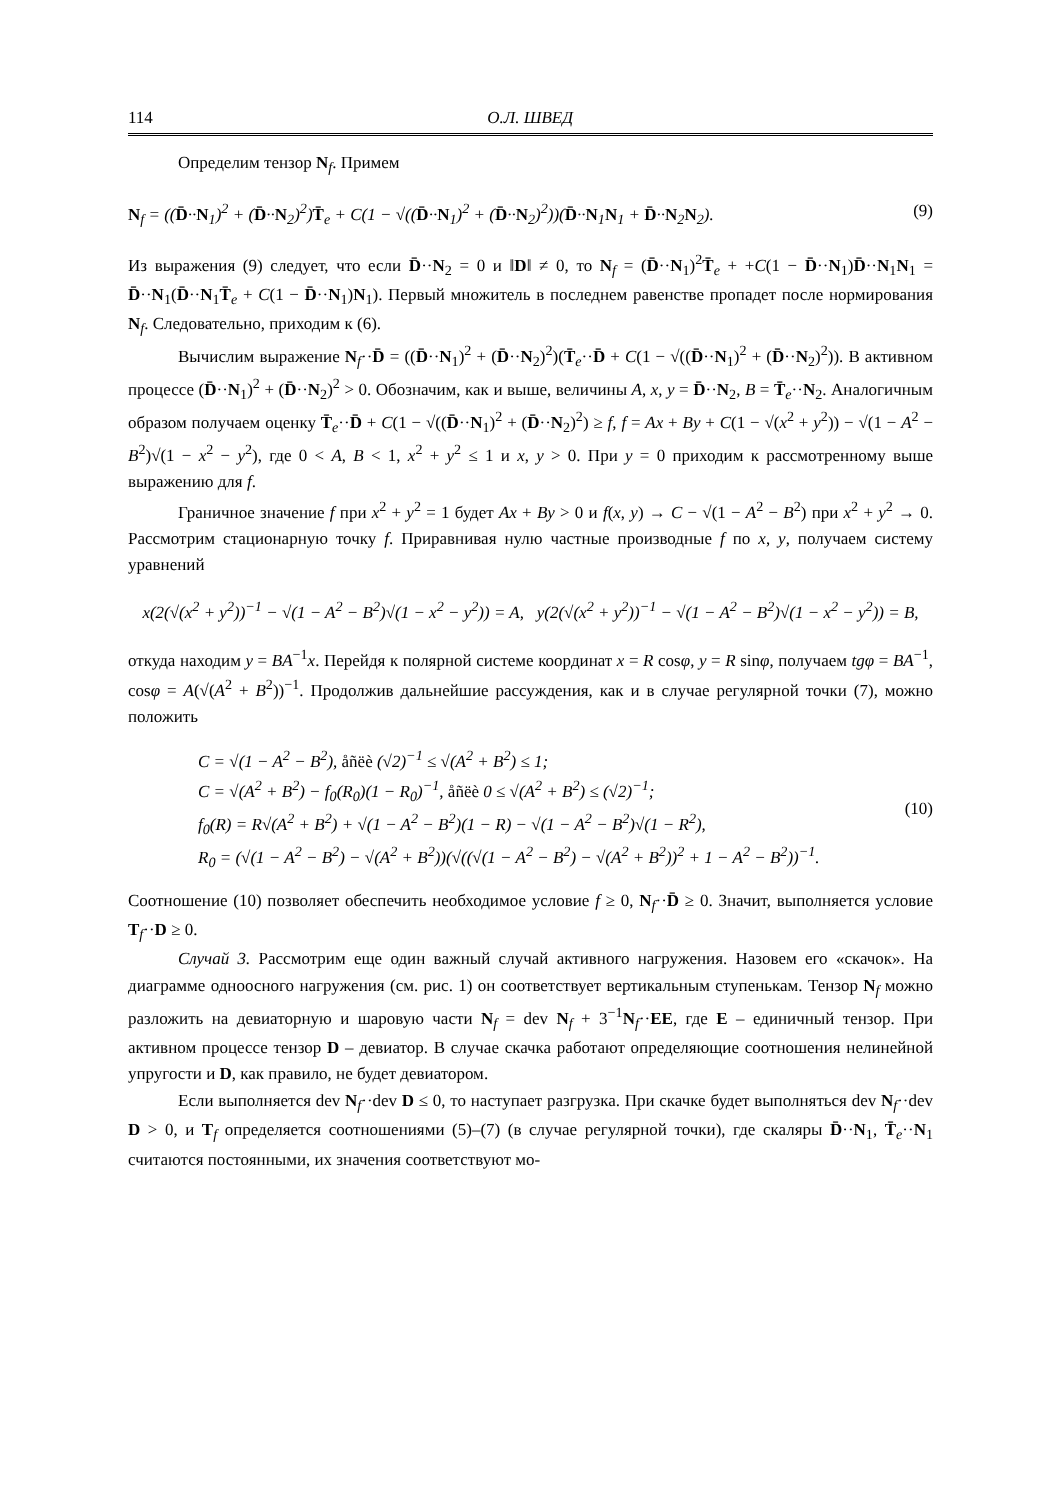114 О.Л. ШВЕД
Определим тензор N<sub>f</sub>. Примем
N<sub>f</sub> = ((D̄··N<sub>1</sub>)<sup>2</sup> + (D̄··N<sub>2</sub>)<sup>2</sup>)T̄<sub>e</sub> + C(1 − √((D̄··N<sub>1</sub>)<sup>2</sup> + (D̄··N<sub>2</sub>)<sup>2</sup>))(D̄··N<sub>1</sub>N<sub>1</sub> + D̄··N<sub>2</sub>N<sub>2</sub>). (9)
Из выражения (9) следует, что если D̄··N<sub>2</sub> = 0 и ‖D‖ ≠ 0, то N<sub>f</sub> = (D̄··N<sub>1</sub>)<sup>2</sup>T̄<sub>e</sub> + +C(1 − D̄··N<sub>1</sub>)D̄··N<sub>1</sub>N<sub>1</sub> = D̄··N<sub>1</sub>(D̄··N<sub>1</sub>T̄<sub>e</sub> + C(1 − D̄··N<sub>1</sub>)N<sub>1</sub>). Первый множитель в последнем равенстве пропадет после нормирования N<sub>f</sub>. Следовательно, приходим к (6).
Вычислим выражение N<sub>f</sub>··D̄ = ((D̄··N<sub>1</sub>)<sup>2</sup> + (D̄··N<sub>2</sub>)<sup>2</sup>)(T̄<sub>e</sub>··D̄ + C(1 − √((D̄··N<sub>1</sub>)<sup>2</sup> + (D̄··N<sub>2</sub>)<sup>2</sup>)). В активном процессе (D̄··N<sub>1</sub>)<sup>2</sup> + (D̄··N<sub>2</sub>)<sup>2</sup> > 0. Обозначим, как и выше, величины A, x, y = D̄··N<sub>2</sub>, B = T̄<sub>e</sub>··N<sub>2</sub>. Аналогичным образом получаем оценку T̄<sub>e</sub>··D̄ + C(1 − √((D̄··N<sub>1</sub>)<sup>2</sup> + (D̄··N<sub>2</sub>)<sup>2</sup>) ≥ f, f = Ax + By + C(1 − √(x<sup>2</sup> + y<sup>2</sup>)) − √(1 − A<sup>2</sup> − B<sup>2</sup>)√(1 − x<sup>2</sup> − y<sup>2</sup>), где 0 < A, B < 1, x<sup>2</sup> + y<sup>2</sup> ≤ 1 и x, y > 0. При y = 0 приходим к рассмотренному выше выражению для f.
Граничное значение f при x<sup>2</sup> + y<sup>2</sup> = 1 будет Ax + By > 0 и f(x, y) → C − √(1 − A<sup>2</sup> − B<sup>2</sup>) при x<sup>2</sup> + y<sup>2</sup> → 0. Рассмотрим стационарную точку f. Приравнивая нулю частные производные f по x, y, получаем систему уравнений
x(2(√(x<sup>2</sup> + y<sup>2</sup>))<sup>−1</sup> − √(1 − A<sup>2</sup> − B<sup>2</sup>)√(1 − x<sup>2</sup> − y<sup>2</sup>)) = A, y(2(√(x<sup>2</sup> + y<sup>2</sup>))<sup>−1</sup> − √(1 − A<sup>2</sup> − B<sup>2</sup>)√(1 − x<sup>2</sup> − y<sup>2</sup>)) = B,
откуда находим y = BA<sup>−1</sup>x. Перейдя к полярной системе координат x = R cosφ, y = R sinφ, получаем tgφ = BA<sup>−1</sup>, cosφ = A(√(A<sup>2</sup> + B<sup>2</sup>))<sup>−1</sup>. Продолжив дальнейшие рассуждения, как и в случае регулярной точки (7), можно положить
C = √(1 − A<sup>2</sup> − B<sup>2</sup>), åñëè (√2)<sup>−1</sup> ≤ √(A<sup>2</sup> + B<sup>2</sup>) ≤ 1;
C = √(A<sup>2</sup> + B<sup>2</sup>) − f<sub>0</sub>(R<sub>0</sub>)(1 − R<sub>0</sub>)<sup>−1</sup>, åñëè 0 ≤ √(A<sup>2</sup> + B<sup>2</sup>) ≤ (√2)<sup>−1</sup>;
f<sub>0</sub>(R) = R√(A<sup>2</sup> + B<sup>2</sup>) + √(1 − A<sup>2</sup> − B<sup>2</sup>)(1 − R) − √(1 − A<sup>2</sup> − B<sup>2</sup>)√(1 − R<sup>2</sup>),
R<sub>0</sub> = (√(1 − A<sup>2</sup> − B<sup>2</sup>) − √(A<sup>2</sup> + B<sup>2</sup>))(√((√(1 − A<sup>2</sup> − B<sup>2</sup>) − √(A<sup>2</sup> + B<sup>2</sup>))<sup>2</sup> + 1 − A<sup>2</sup> − B<sup>2</sup>))<sup>−1</sup>.
(10)
Соотношение (10) позволяет обеспечить необходимое условие f ≥ 0, N<sub>f</sub>··D̄ ≥ 0. Значит, выполняется условие T<sub>f</sub>··D ≥ 0.
Случай 3. Рассмотрим еще один важный случай активного нагружения. Назовем его «скачок». На диаграмме одноосного нагружения (см. рис. 1) он соответствует вертикальным ступенькам. Тензор N<sub>f</sub> можно разложить на девиаторную и шаровую части N<sub>f</sub> = dev N<sub>f</sub> + 3<sup>−1</sup>N<sub>f</sub>··EE, где E – единичный тензор. При активном процессе тензор D – девиатор. В случае скачка работают определяющие соотношения нелинейной упругости и D, как правило, не будет девиатором.
Если выполняется dev N<sub>f</sub>··dev D ≤ 0, то наступает разгрузка. При скачке будет выполняться dev N<sub>f</sub>··dev D > 0, и T<sub>f</sub> определяется соотношениями (5)–(7) (в случае регулярной точки), где скаляры D̄··N<sub>1</sub>, T̄<sub>e</sub>··N<sub>1</sub> считаются постоянными, их значения соответствуют мо-